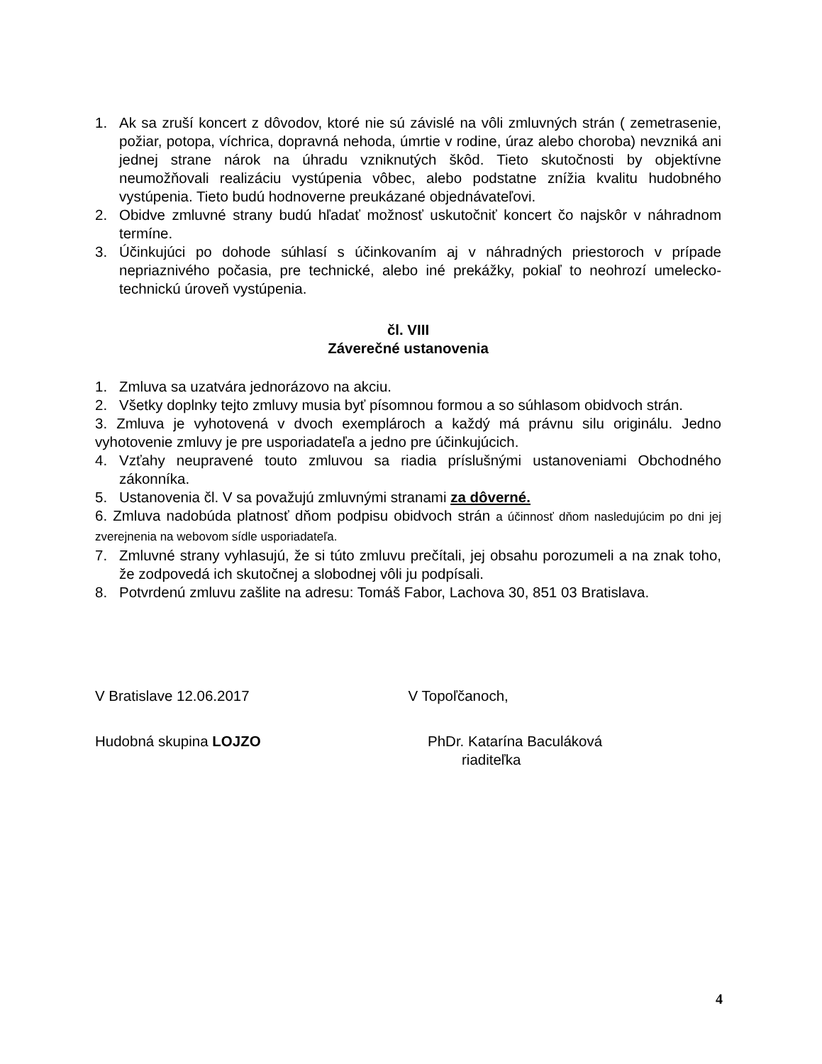1. Ak sa zruší koncert z dôvodov, ktoré nie sú závislé na vôli zmluvných strán ( zemetrasenie, požiar, potopa, víchrica, dopravná nehoda, úmrtie v rodine, úraz alebo choroba) nevzniká ani jednej strane nárok na úhradu vzniknutých škôd. Tieto skutočnosti by objektívne neumožňovali realizáciu vystúpenia vôbec, alebo podstatne znížia kvalitu hudobného vystúpenia. Tieto budú hodnoverne preukázané objednávateľovi.
2. Obidve zmluvné strany budú hľadať možnosť uskutočniť koncert čo najskôr v náhradnom termíne.
3. Účinkujúci po dohode súhlasí s účinkovaním aj v náhradných priestoroch v prípade nepriaznivého počasia, pre technické, alebo iné prekážky, pokiaľ to neohrozí umelecko-technickú úroveň vystúpenia.
čl. VIII
Záverečné ustanovenia
1. Zmluva sa uzatvára jednorázovo na akciu.
2. Všetky doplnky tejto zmluvy musia byť písomnou formou a so súhlasom obidvoch strán.
3. Zmluva je vyhotovená v dvoch exemplároch a každý má právnu silu originálu. Jedno vyhotovenie zmluvy je pre usporiadateľa a jedno pre účinkujúcich.
4. Vzťahy neupravené touto zmluvou sa riadia príslušnými ustanoveniami Obchodného zákonníka.
5. Ustanovenia čl. V sa považujú zmluvnými stranami za dôverné.
6. Zmluva nadobúda platnosť dňom podpisu obidvoch strán a účinnosť dňom nasledujúcim po dni jej zverejnenia na webovom sídle usporiadateľa.
7. Zmluvné strany vyhlasujú, že si túto zmluvu prečítali, jej obsahu porozumeli a na znak toho, že zodpovedá ich skutočnej a slobodnej vôli ju podpísali.
8. Potvrdenú zmluvu zašlite na adresu: Tomáš Fabor, Lachova 30, 851 03 Bratislava.
V Bratislave 12.06.2017 V Topoľčanoch,
Hudobná skupina LOJZO PhDr. Katarína Baculáková
riaditeľka
4